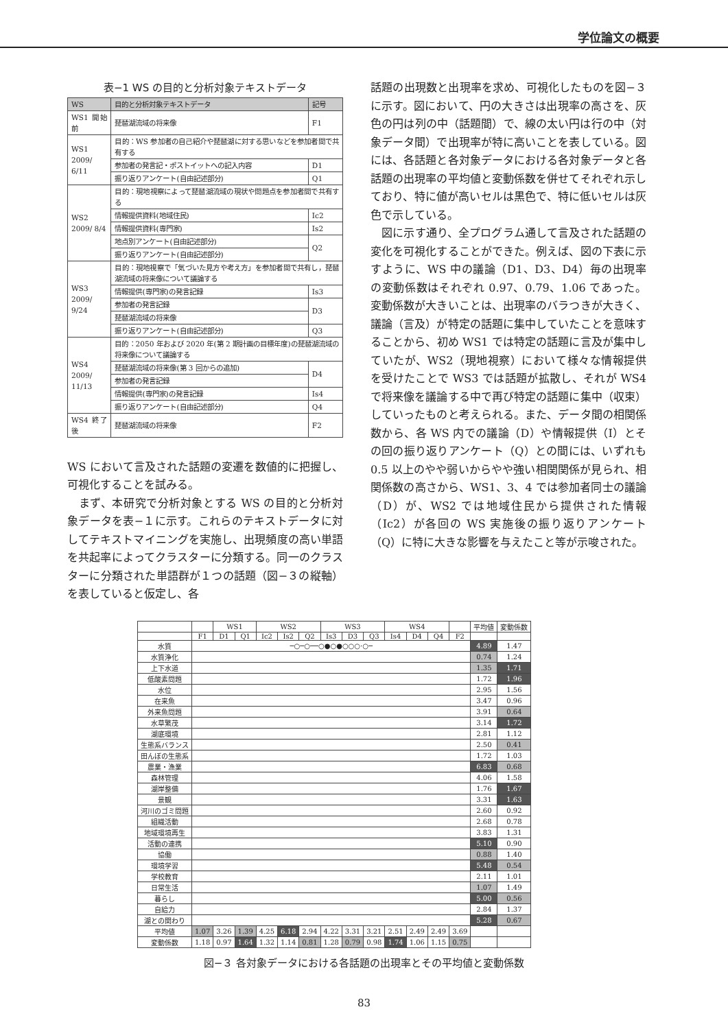学位論文の概要
表−1 WS の目的と分析対象テキストデータ
| WS | 目的と分析対象テキストデータ | 記号 |
| --- | --- | --- |
| WS1 開始前 | 琵琶湖流域の将来像 | F1 |
| WS1 2009/ 6/11 | 目的：WS 参加者の自己紹介や琵琶湖に対する思いなどを参加者間で共有する | |
| | 参加者の発言記・ポストイットへの記入内容 | D1 |
| | 振り返りアンケート(自由記述部分) | Q1 |
| WS2 2009/ 8/4 | 目的：現地視察によって琵琶湖流域の現状や問題点を参加者間で共有する | |
| | 情報提供資料(地域住民) | Ic2 |
| | 情報提供資料(専門家) | Is2 |
| | 地点別アンケート(自由記述部分) | Q2 |
| | 振り返りアンケート(自由記述部分) | |
| WS3 2009/ 9/24 | 目的：現地視察で「気づいた見方や考え方」を参加者間で共有し，琵琶湖流域の将来像について議論する | |
| | 情報提供(専門家)の発言記録 | Is3 |
| | 参加者の発言記録 | D3 |
| | 琵琶湖流域の将来像 | |
| | 振り返りアンケート(自由記述部分) | Q3 |
| WS4 2009/ 11/13 | 目的：2050 年および 2020 年(第 2 期計画の目標年度)の琵琶湖流域の将来像について議論する | |
| | 琵琶湖流域の将来像(第 3 回からの追加) | D4 |
| | 参加者の発言記録 | |
| | 情報提供(専門家)の発言記録 | Is4 |
| | 振り返りアンケート(自由記述部分) | Q4 |
| WS4 終了後 | 琵琶湖流域の将来像 | F2 |
WS において言及された話題の変遷を数値的に把握し、可視化することを試みる。
　まず、本研究で分析対象とする WS の目的と分析対象データを表−１に示す。これらのテキストデータに対してテキストマイニングを実施し、出現頻度の高い単語を共起率によってクラスターに分類する。同一のクラスターに分類された単語群が１つの話題（図−３の縦軸）を表していると仮定し、各
話題の出現数と出現率を求め、可視化したものを図−３に示す。図において、円の大きさは出現率の高さを、灰色の円は列の中（話題間）で、線の太い円は行の中（対象データ間）で出現率が特に高いことを表している。図には、各話題と各対象データにおける各対象データと各話題の出現率の平均値と変動係数を併せてそれぞれ示しており、特に値が高いセルは黒色で、特に低いセルは灰色で示している。
　図に示す通り、全プログラム通して言及された話題の変化を可視化することができた。例えば、図の下表に示すように、WS 中の議論（D1、D3、D4）毎の出現率の変動係数はそれぞれ 0.97、0.79、1.06 であった。変動係数が大きいことは、出現率のバラつきが大きく、議論（言及）が特定の話題に集中していたことを意味することから、初め WS1 では特定の話題に言及が集中していたが、WS2（現地視察）において様々な情報提供を受けたことで WS3 では話題が拡散し、それが WS4 で将来像を議論する中で再び特定の話題に集中（収束）していったものと考えられる。また、データ間の相関係数から、各 WS 内での議論（D）や情報提供（I）とその回の振り返りアンケート（Q）との間には、いずれも 0.5 以上のやや弱いからやや強い相関関係が見られ、相関係数の高さから、WS1、3、4 では参加者同士の議論（D）が、WS2 では地域住民から提供された情報（Ic2）が各回の WS 実施後の振り返りアンケート（Q）に特に大きな影響を与えたこと等が示唆された。
| | | WS1 | | WS2 | | | WS3 | | | WS4 | | | | 平均値 | 変動係数 |
| --- | --- | --- | --- | --- | --- | --- | --- | --- | --- | --- | --- | --- | --- | --- | --- |
| | F1 | D1 | Q1 | Ic2 | Is2 | Q2 | Is3 | D3 | Q3 | Is4 | D4 | Q4 | F2 | | |
| 水質 | ─○─○──○●○●○○○·○─ | | | | | | | | | | | | | 4.89 | 1.47 |
| 水質浄化 | | | | | | | | | | | | | | 0.74 | 1.24 |
| 上下水道 | | | | | | | | | | | | | | 1.35 | 1.71 |
| 低酸素問題 | | | | | | | | | | | | | | 1.72 | 1.96 |
| 水位 | | | | | | | | | | | | | | 2.95 | 1.56 |
| 在来魚 | | | | | | | | | | | | | | 3.47 | 0.96 |
| 外来魚問題 | | | | | | | | | | | | | | 3.91 | 0.64 |
| 水草繁茂 | | | | | | | | | | | | | | 3.14 | 1.72 |
| 湖底環境 | | | | | | | | | | | | | | 2.81 | 1.12 |
| 生態系バランス | | | | | | | | | | | | | | 2.50 | 0.41 |
| 田んぼの生態系 | | | | | | | | | | | | | | 1.72 | 1.03 |
| 農業・漁業 | | | | | | | | | | | | | | 6.83 | 0.68 |
| 森林管理 | | | | | | | | | | | | | | 4.06 | 1.58 |
| 湖岸整備 | | | | | | | | | | | | | | 1.76 | 1.67 |
| 景観 | | | | | | | | | | | | | | 3.31 | 1.63 |
| 河川のゴミ問題 | | | | | | | | | | | | | | 2.60 | 0.92 |
| 組織活動 | | | | | | | | | | | | | | 2.68 | 0.78 |
| 地域環境再生 | | | | | | | | | | | | | | 3.83 | 1.31 |
| 活動の連携 | | | | | | | | | | | | | | 5.10 | 0.90 |
| 協働 | | | | | | | | | | | | | | 0.88 | 1.40 |
| 環境学習 | | | | | | | | | | | | | | 5.48 | 0.54 |
| 学校教育 | | | | | | | | | | | | | | 2.11 | 1.01 |
| 日常生活 | | | | | | | | | | | | | | 1.07 | 1.49 |
| 暮らし | | | | | | | | | | | | | | 5.00 | 0.56 |
| 自給力 | | | | | | | | | | | | | | 2.84 | 1.37 |
| 湖との関わり | | | | | | | | | | | | | | 5.28 | 0.67 |
| 平均値 | 1.07 | 3.26 | 1.39 | 4.25 | 6.18 | 2.94 | 4.22 | 3.31 | 3.21 | 2.51 | 2.49 | 2.49 | 3.69 | | |
| 変動係数 | 1.18 | 0.97 | 1.64 | 1.32 | 1.14 | 0.81 | 1.28 | 0.79 | 0.98 | 1.74 | 1.06 | 1.15 | 0.75 | | |
図−３ 各対象データにおける各話題の出現率とその平均値と変動係数
83